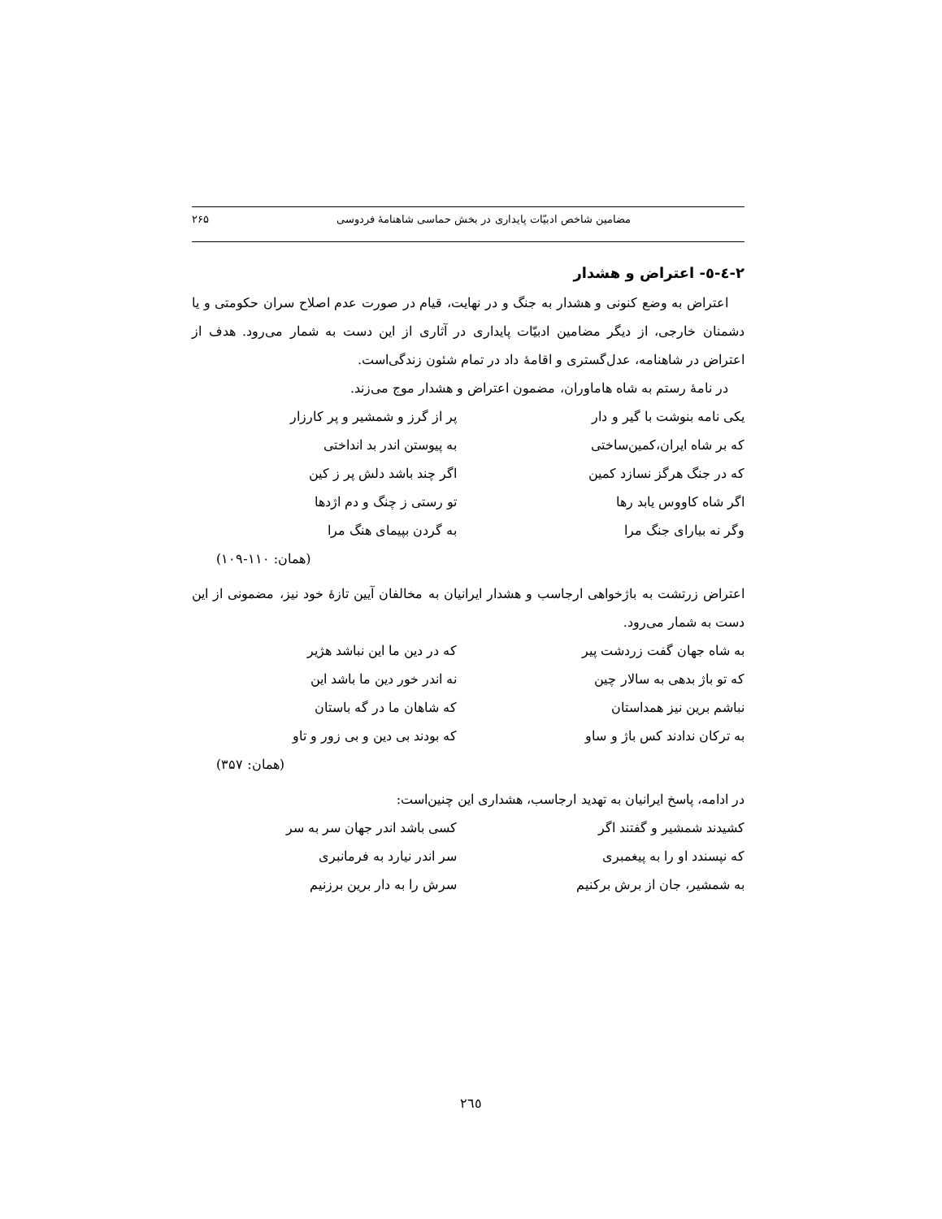۲۶۵ مضامین شاخص ادبیّات پایداری در بخش حماسی شاهنامهٔ فردوسی
۲-٤-٥- اعتراض و هشدار
اعتراض به وضع کنونی و هشدار به جنگ و در نهایت، قیام در صورت عدم اصلاح سران حکومتی و یا دشمنان خارجی، از دیگر مضامین ادبیّات پایداری در آثاری از این دست به شمار می‌رود. هدف از اعتراض در شاهنامه، عدل‌گستری و اقامهٔ داد در تمام شئون زندگی‌است.
در نامهٔ رستم به شاه هاماوران، مضمون اعتراض و هشدار موج می‌زند.
یکی نامه بنوشت با گیر و دار پر از گرز و شمشیر و پر کارزار
که بر شاه ایران،کمین‌ساختی به پیوستن اندر بد انداختی
که در جنگ هرگز نسازد کمین اگر چند باشد دلش پر ز کین
اگر شاه کاووس یابد رها تو رستی ز چنگ و دم اژدها
وگر نه بیارای جنگ مرا به گردن بپیمای هنگ مرا
(همان: ۱۱۰-۱۰۹)
اعتراض زرتشت به باژخواهی ارجاسب و هشدار ایرانیان به مخالفان آیین تازهٔ خود نیز، مضمونی از این دست به شمار می‌رود.
به شاه جهان گفت زردشت پیر که در دین ما این نباشد هژیر
که تو باژ بدهی به سالار چین نه اندر خور دین ما باشد این
نباشم برین نیز همداستان که شاهان ما در گه باستان
به ترکان ندادند کس باژ و ساو که بودند بی دین و بی زور و تاو
(همان: ۳۵۷)
در ادامه، پاسخ ایرانیان به تهدید ارجاسب، هشداری این چنین‌است:
کشیدند شمشیر و گفتند اگر کسی باشد اندر جهان سر به سر
که نپسندد او را به پیغمبری سر اندر نیارد به فرمانبری
به شمشیر، جان از برش برکنیم سرش را به دار برین برزنیم
٢٦٥